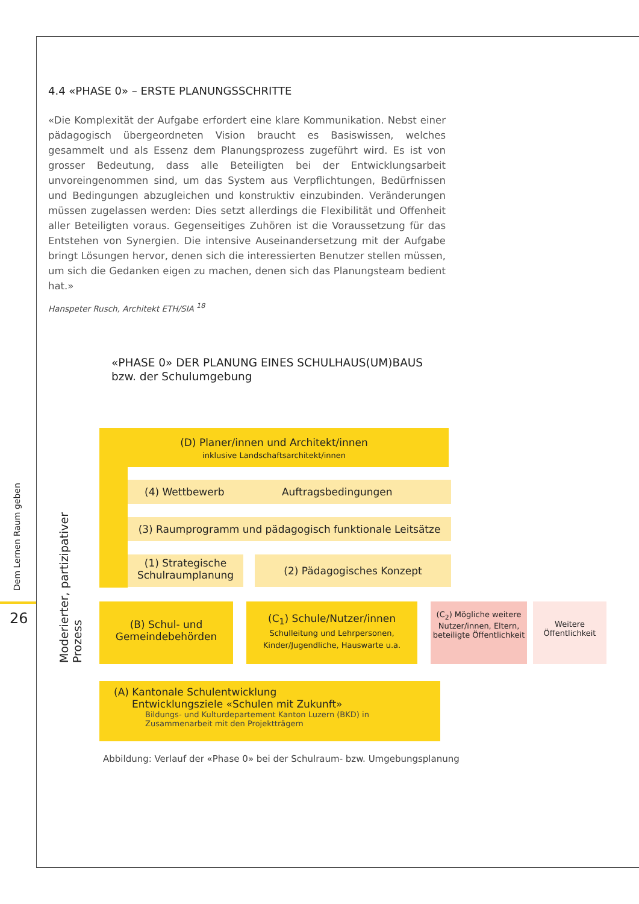Dem Lernen Raum geben
26
4.4 «PHASE 0» – ERSTE PLANUNGSSCHRITTE
«Die Komplexität der Aufgabe erfordert eine klare Kommunikation. Nebst einer pädagogisch übergeordneten Vision braucht es Basiswissen, welches gesammelt und als Essenz dem Planungsprozess zugeführt wird. Es ist von grosser Bedeutung, dass alle Beteiligten bei der Entwicklungsarbeit unvoreingenommen sind, um das System aus Verpflichtungen, Bedürfnissen und Bedingungen abzugleichen und konstruktiv einzubinden. Veränderungen müssen zugelassen werden: Dies setzt allerdings die Flexibilität und Offenheit aller Beteiligten voraus. Gegenseitiges Zuhören ist die Voraussetzung für das Entstehen von Synergien. Die intensive Auseinandersetzung mit der Aufgabe bringt Lösungen hervor, denen sich die interessierten Benutzer stellen müssen, um sich die Gedanken eigen zu machen, denen sich das Planungsteam bedient hat.»
Hanspeter Rusch, Architekt ETH/SIA <sup>18</sup>
«PHASE 0» DER PLANUNG EINES SCHULHAUS(UM)BAUS
bzw. der Schulumgebung
Moderierter, partizipativer Prozess
(D) Planer/innen und Architekt/innen
inklusive Landschaftsarchitekt/innen
(4) Wettbewerb Auftragsbedingungen
(3) Raumprogramm und pädagogisch funktionale Leitsätze
(1) Strategische Schulraumplanung
(2) Pädagogisches Konzept
(B) Schul- und Gemeindebehörden
(C<sub>1</sub>) Schule/Nutzer/innen
Schulleitung und Lehrpersonen, Kinder/Jugendliche, Hauswarte u.a.
(C<sub>2</sub>) Mögliche weitere Nutzer/innen, Eltern, beteiligte Öffentlichkeit
Weitere Öffentlichkeit
(A) Kantonale Schulentwicklung
Entwicklungsziele «Schulen mit Zukunft»
Bildungs- und Kulturdepartement Kanton Luzern (BKD) in Zusammenarbeit mit den Projektträgern
Abbildung: Verlauf der «Phase 0» bei der Schulraum- bzw. Umgebungsplanung